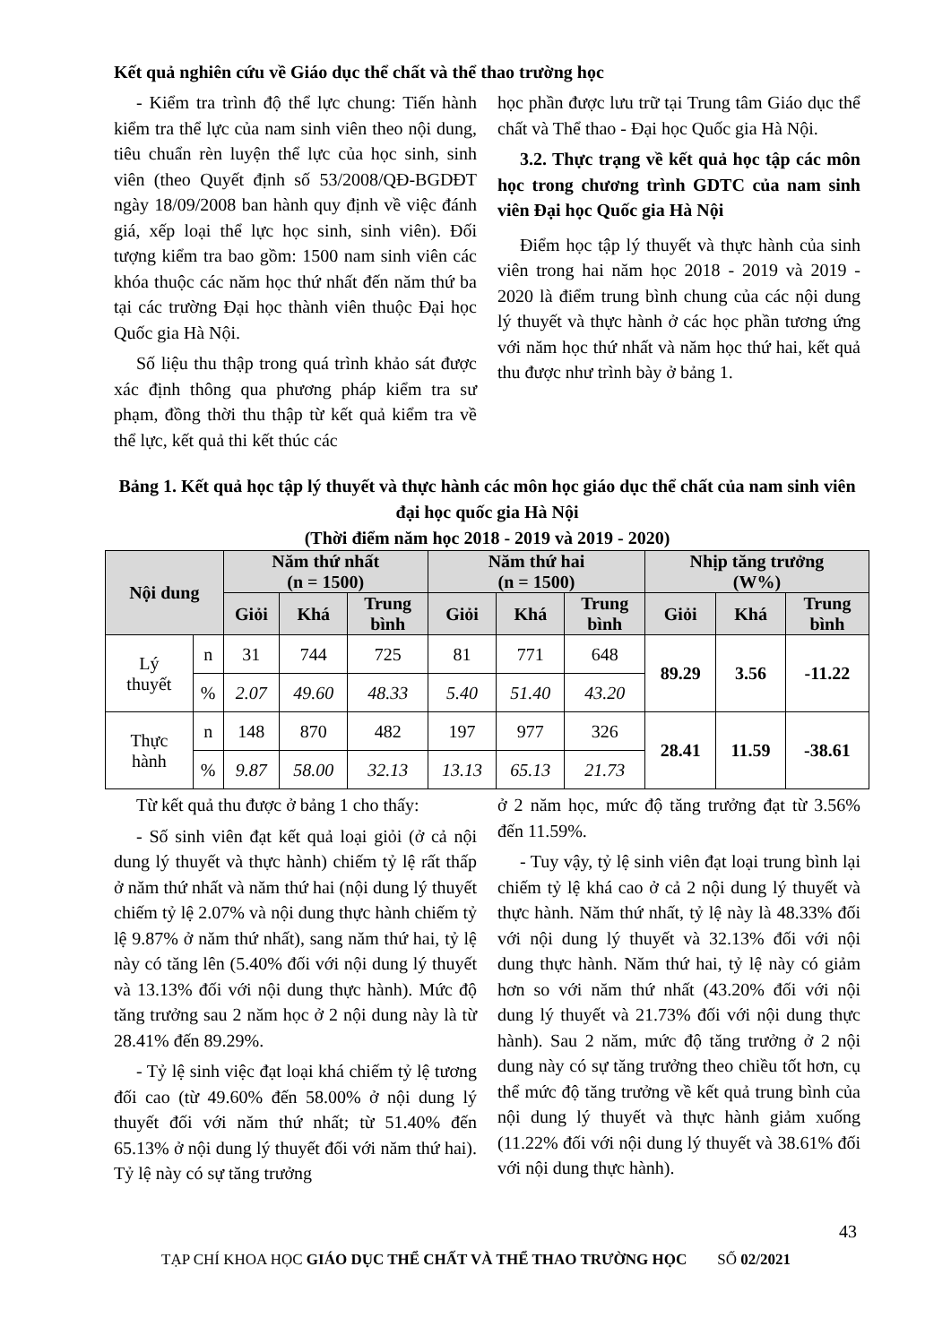Kết quả nghiên cứu về Giáo dục thể chất và thể thao trường học
- Kiểm tra trình độ thể lực chung: Tiến hành kiểm tra thể lực của nam sinh viên theo nội dung, tiêu chuẩn rèn luyện thể lực của học sinh, sinh viên (theo Quyết định số 53/2008/QĐ-BGDĐT ngày 18/09/2008 ban hành quy định về việc đánh giá, xếp loại thể lực học sinh, sinh viên). Đối tượng kiểm tra bao gồm: 1500 nam sinh viên các khóa thuộc các năm học thứ nhất đến năm thứ ba tại các trường Đại học thành viên thuộc Đại học Quốc gia Hà Nội.
Số liệu thu thập trong quá trình khảo sát được xác định thông qua phương pháp kiểm tra sư phạm, đồng thời thu thập từ kết quả kiểm tra về thể lực, kết quả thi kết thúc các
học phần được lưu trữ tại Trung tâm Giáo dục thể chất và Thể thao - Đại học Quốc gia Hà Nội.
3.2. Thực trạng về kết quả học tập các môn học trong chương trình GDTC của nam sinh viên Đại học Quốc gia Hà Nội
Điểm học tập lý thuyết và thực hành của sinh viên trong hai năm học 2018 - 2019 và 2019 - 2020 là điểm trung bình chung của các nội dung lý thuyết và thực hành ở các học phần tương ứng với năm học thứ nhất và năm học thứ hai, kết quả thu được như trình bày ở bảng 1.
Bảng 1. Kết quả học tập lý thuyết và thực hành các môn học giáo dục thể chất của nam sinh viên đại học quốc gia Hà Nội
(Thời điểm năm học 2018 - 2019 và 2019 - 2020)
| Nội dung | | Năm thứ nhất (n = 1500) | | | Năm thứ hai (n = 1500) | | | Nhịp tăng trưởng (W%) | | |
| --- | --- | --- | --- | --- | --- | --- | --- | --- | --- | --- |
| | | Giỏi | Khá | Trung bình | Giỏi | Khá | Trung bình | Giỏi | Khá | Trung bình |
| Lý thuyết | n | 31 | 744 | 725 | 81 | 771 | 648 | 89.29 | 3.56 | -11.22 |
| | % | 2.07 | 49.60 | 48.33 | 5.40 | 51.40 | 43.20 | | | |
| Thực hành | n | 148 | 870 | 482 | 197 | 977 | 326 | 28.41 | 11.59 | -38.61 |
| | % | 9.87 | 58.00 | 32.13 | 13.13 | 65.13 | 21.73 | | | |
Từ kết quả thu được ở bảng 1 cho thấy:
- Số sinh viên đạt kết quả loại giỏi (ở cả nội dung lý thuyết và thực hành) chiếm tỷ lệ rất thấp ở năm thứ nhất và năm thứ hai (nội dung lý thuyết chiếm tỷ lệ 2.07% và nội dung thực hành chiếm tỷ lệ 9.87% ở năm thứ nhất), sang năm thứ hai, tỷ lệ này có tăng lên (5.40% đối với nội dung lý thuyết và 13.13% đối với nội dung thực hành). Mức độ tăng trưởng sau 2 năm học ở 2 nội dung này là từ 28.41% đến 89.29%.
- Tỷ lệ sinh việc đạt loại khá chiếm tỷ lệ tương đối cao (từ 49.60% đến 58.00% ở nội dung lý thuyết đối với năm thứ nhất; từ 51.40% đến 65.13% ở nội dung lý thuyết đối với năm thứ hai). Tỷ lệ này có sự tăng trưởng
ở 2 năm học, mức độ tăng trưởng đạt từ 3.56% đến 11.59%.
- Tuy vậy, tỷ lệ sinh viên đạt loại trung bình lại chiếm tỷ lệ khá cao ở cả 2 nội dung lý thuyết và thực hành. Năm thứ nhất, tỷ lệ này là 48.33% đối với nội dung lý thuyết và 32.13% đối với nội dung thực hành. Năm thứ hai, tỷ lệ này có giảm hơn so với năm thứ nhất (43.20% đối với nội dung lý thuyết và 21.73% đối với nội dung thực hành). Sau 2 năm, mức độ tăng trưởng ở 2 nội dung này có sự tăng trưởng theo chiều tốt hơn, cụ thể mức độ tăng trưởng về kết quả trung bình của nội dung lý thuyết và thực hành giảm xuống (11.22% đối với nội dung lý thuyết và 38.61% đối với nội dung thực hành).
43
TẠP CHÍ KHOA HỌC GIÁO DỤC THỂ CHẤT VÀ THỂ THAO TRƯỜNG HỌC SỐ 02/2021